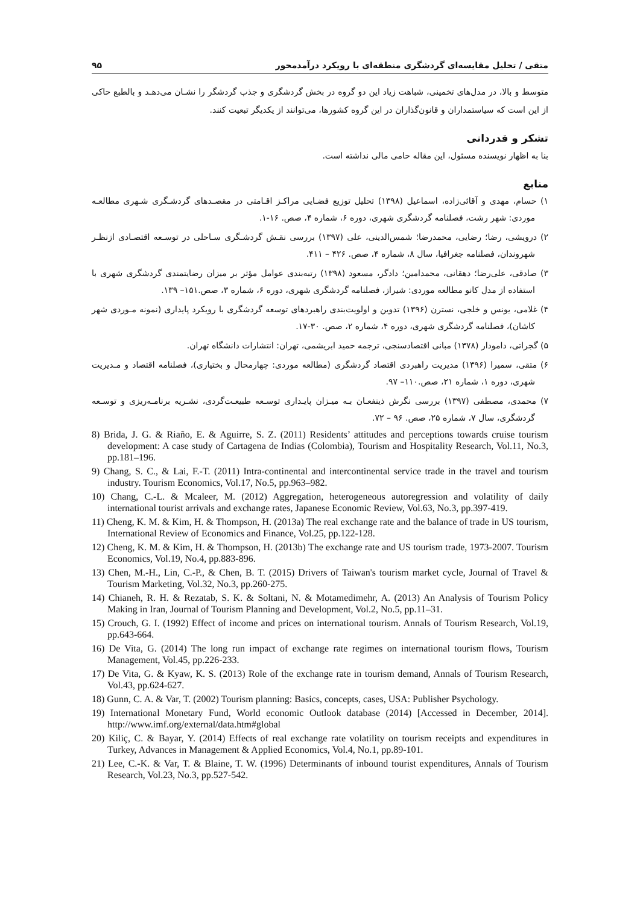متقی / تحلیل مقایسه‌ای گردشگری منطقه‌ای با رویکرد درآمدمحور ۹۵
متوسط و بالا، در مدل‌های تخمینی، شباهت زیاد این دو گروه در بخش گردشگری و جذب گردشگر را نشـان می‌دهـد و بالطبع حاکی از این است که سیاستمداران و قانون‌گذاران در این گروه کشورها، می‌توانند از یکدیگر تبعیت کنند.
تشکر و قدردانی
بنا به اظهار نویسنده مسئول، این مقاله حامی مالی نداشته است.
منابع
۱) حسام، مهدی و آقائی‌زاده، اسماعیل (۱۳۹۸) تحلیل توزیع فضـایی مراکـز اقـامتی در مقصـدهای گردشـگری شـهری مطالعـه موردی: شهر رشت، فصلنامه گردشگری شهری، دوره ۶، شماره ۴، صص. ۱۶-۱.
۲) درویشی، رضا؛ رضایی، محمدرضا؛ شمس‌الدینی، علی (۱۳۹۷) بررسی نقـش گردشـگری سـاحلی در توسـعه اقتصـادی ازنظـر شهروندان، فصلنامه جغرافیا، سال ۸، شماره ۴، صص. ۴۲۶ – ۴۱۱.
۳) صادقی، علی‌رضا؛ دهقانی، محمدامین؛ دادگر، مسعود (۱۳۹۸) رتبه‌بندی عوامل مؤثر بر میزان رضایتمندی گردشگری شهری با استفاده از مدل کانو مطالعه موردی: شیراز، فصلنامه گردشگری شهری، دوره ۶، شماره ۳، صص.۱۵۱– ۱۳۹.
۴) غلامی، یونس و خلجی، نسترن (۱۳۹۶) تدوین و اولویت‌بندی راهبردهای توسعه گردشگری با رویکرد پایداری (نمونه مـوردی شهر کاشان)، فصلنامه گردشگری شهری، دوره ۴، شماره ۲، صص. ۳۰-۱۷.
۵) گجراتی، دامودار (۱۳۷۸) مبانی اقتصادسنجی، ترجمه حمید ابریشمی، تهران: انتشارات دانشگاه تهران.
۶) متقی، سمیرا (۱۳۹۶) مدیریت راهبردی اقتصاد گردشگری (مطالعه موردی: چهارمحال و بختیاری)، فصلنامه اقتصاد و مـدیریت شهری، دوره ۱، شماره ۲۱، صص.۱۱۰– ۹۷.
۷) محمدی، مصطفی (۱۳۹۷) بررسی نگرش ذینفعـان بـه میـزان پایـداری توسـعه طبیعـت‌گردی، نشـریه برنامـه‌ریزی و توسـعه گردشگری، سال ۷، شماره ۲۵، صص. ۹۶ – ۷۲.
8) Brida, J. G. & Riaño, E. & Aguirre, S. Z. (2011) Residents’ attitudes and perceptions towards cruise tourism development: A case study of Cartagena de Indias (Colombia), Tourism and Hospitality Research, Vol.11, No.3, pp.181–196.
9) Chang, S. C., & Lai, F.-T. (2011) Intra-continental and intercontinental service trade in the travel and tourism industry. Tourism Economics, Vol.17, No.5, pp.963–982.
10) Chang, C.-L. & Mcaleer, M. (2012) Aggregation, heterogeneous autoregression and volatility of daily international tourist arrivals and exchange rates, Japanese Economic Review, Vol.63, No.3, pp.397-419.
11) Cheng, K. M. & Kim, H. & Thompson, H. (2013a) The real exchange rate and the balance of trade in US tourism, International Review of Economics and Finance, Vol.25, pp.122-128.
12) Cheng, K. M. & Kim, H. & Thompson, H. (2013b) The exchange rate and US tourism trade, 1973-2007. Tourism Economics, Vol.19, No.4, pp.883-896.
13) Chen, M.-H., Lin, C.-P., & Chen, B. T. (2015) Drivers of Taiwan's tourism market cycle, Journal of Travel & Tourism Marketing, Vol.32, No.3, pp.260-275.
14) Chianeh, R. H. & Rezatab, S. K. & Soltani, N. & Motamedimehr, A. (2013) An Analysis of Tourism Policy Making in Iran, Journal of Tourism Planning and Development, Vol.2, No.5, pp.11–31.
15) Crouch, G. I. (1992) Effect of income and prices on international tourism. Annals of Tourism Research, Vol.19, pp.643-664.
16) De Vita, G. (2014) The long run impact of exchange rate regimes on international tourism flows, Tourism Management, Vol.45, pp.226-233.
17) De Vita, G. & Kyaw, K. S. (2013) Role of the exchange rate in tourism demand, Annals of Tourism Research, Vol.43, pp.624-627.
18) Gunn, C. A. & Var, T. (2002) Tourism planning: Basics, concepts, cases, USA: Publisher Psychology.
19) International Monetary Fund, World economic Outlook database (2014) [Accessed in December, 2014]. http://www.imf.org/external/data.htm#global
20) Kiliç, C. & Bayar, Y. (2014) Effects of real exchange rate volatility on tourism receipts and expenditures in Turkey, Advances in Management & Applied Economics, Vol.4, No.1, pp.89-101.
21) Lee, C.-K. & Var, T. & Blaine, T. W. (1996) Determinants of inbound tourist expenditures, Annals of Tourism Research, Vol.23, No.3, pp.527-542.